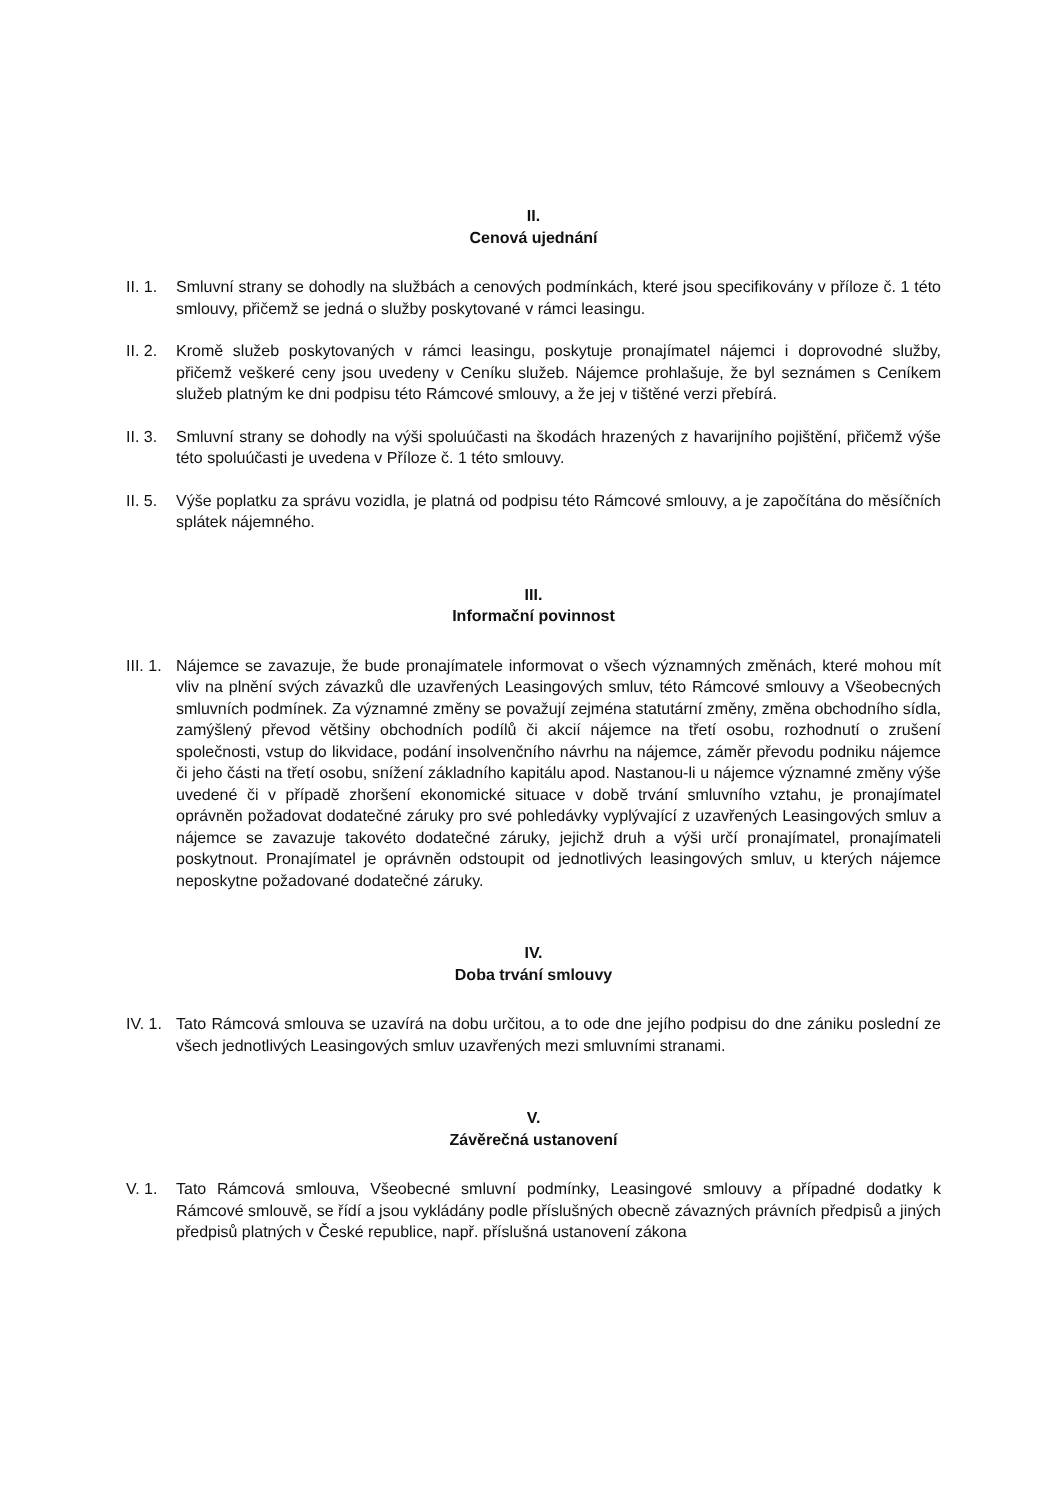II.
Cenová ujednání
II. 1. Smluvní strany se dohodly na službách a cenových podmínkách, které jsou specifikovány v příloze č. 1 této smlouvy, přičemž se jedná o služby poskytované v rámci leasingu.
II. 2. Kromě služeb poskytovaných v rámci leasingu, poskytuje pronajímatel nájemci i doprovodné služby, přičemž veškeré ceny jsou uvedeny v Ceníku služeb. Nájemce prohlašuje, že byl seznámen s Ceníkem služeb platným ke dni podpisu této Rámcové smlouvy, a že jej v tištěné verzi přebírá.
II. 3. Smluvní strany se dohodly na výši spoluúčasti na škodách hrazených z havarijního pojištění, přičemž výše této spoluúčasti je uvedena v Příloze č. 1 této smlouvy.
II. 5. Výše poplatku za správu vozidla, je platná od podpisu této Rámcové smlouvy, a je započítána do měsíčních splátek nájemného.
III.
Informační povinnost
III. 1. Nájemce se zavazuje, že bude pronajímatele informovat o všech významných změnách, které mohou mít vliv na plnění svých závazků dle uzavřených Leasingových smluv, této Rámcové smlouvy a Všeobecných smluvních podmínek. Za významné změny se považují zejména statutární změny, změna obchodního sídla, zamýšlený převod většiny obchodních podílů či akcií nájemce na třetí osobu, rozhodnutí o zrušení společnosti, vstup do likvidace, podání insolvenčního návrhu na nájemce, záměr převodu podniku nájemce či jeho části na třetí osobu, snížení základního kapitálu apod. Nastanou-li u nájemce významné změny výše uvedené či v případě zhoršení ekonomické situace v době trvání smluvního vztahu, je pronajímatel oprávněn požadovat dodatečné záruky pro své pohledávky vyplývající z uzavřených Leasingových smluv a nájemce se zavazuje takovéto dodatečné záruky, jejichž druh a výši určí pronajímatel, pronajímateli poskytnout. Pronajímatel je oprávněn odstoupit od jednotlivých leasingových smluv, u kterých nájemce neposkytne požadované dodatečné záruky.
IV.
Doba trvání smlouvy
IV. 1. Tato Rámcová smlouva se uzavírá na dobu určitou, a to ode dne jejího podpisu do dne zániku poslední ze všech jednotlivých Leasingových smluv uzavřených mezi smluvními stranami.
V.
Závěrečná ustanovení
V. 1. Tato Rámcová smlouva, Všeobecné smluvní podmínky, Leasingové smlouvy a případné dodatky k Rámcové smlouvě, se řídí a jsou vykládány podle příslušných obecně závazných právních předpisů a jiných předpisů platných v České republice, např. příslušná ustanovení zákona